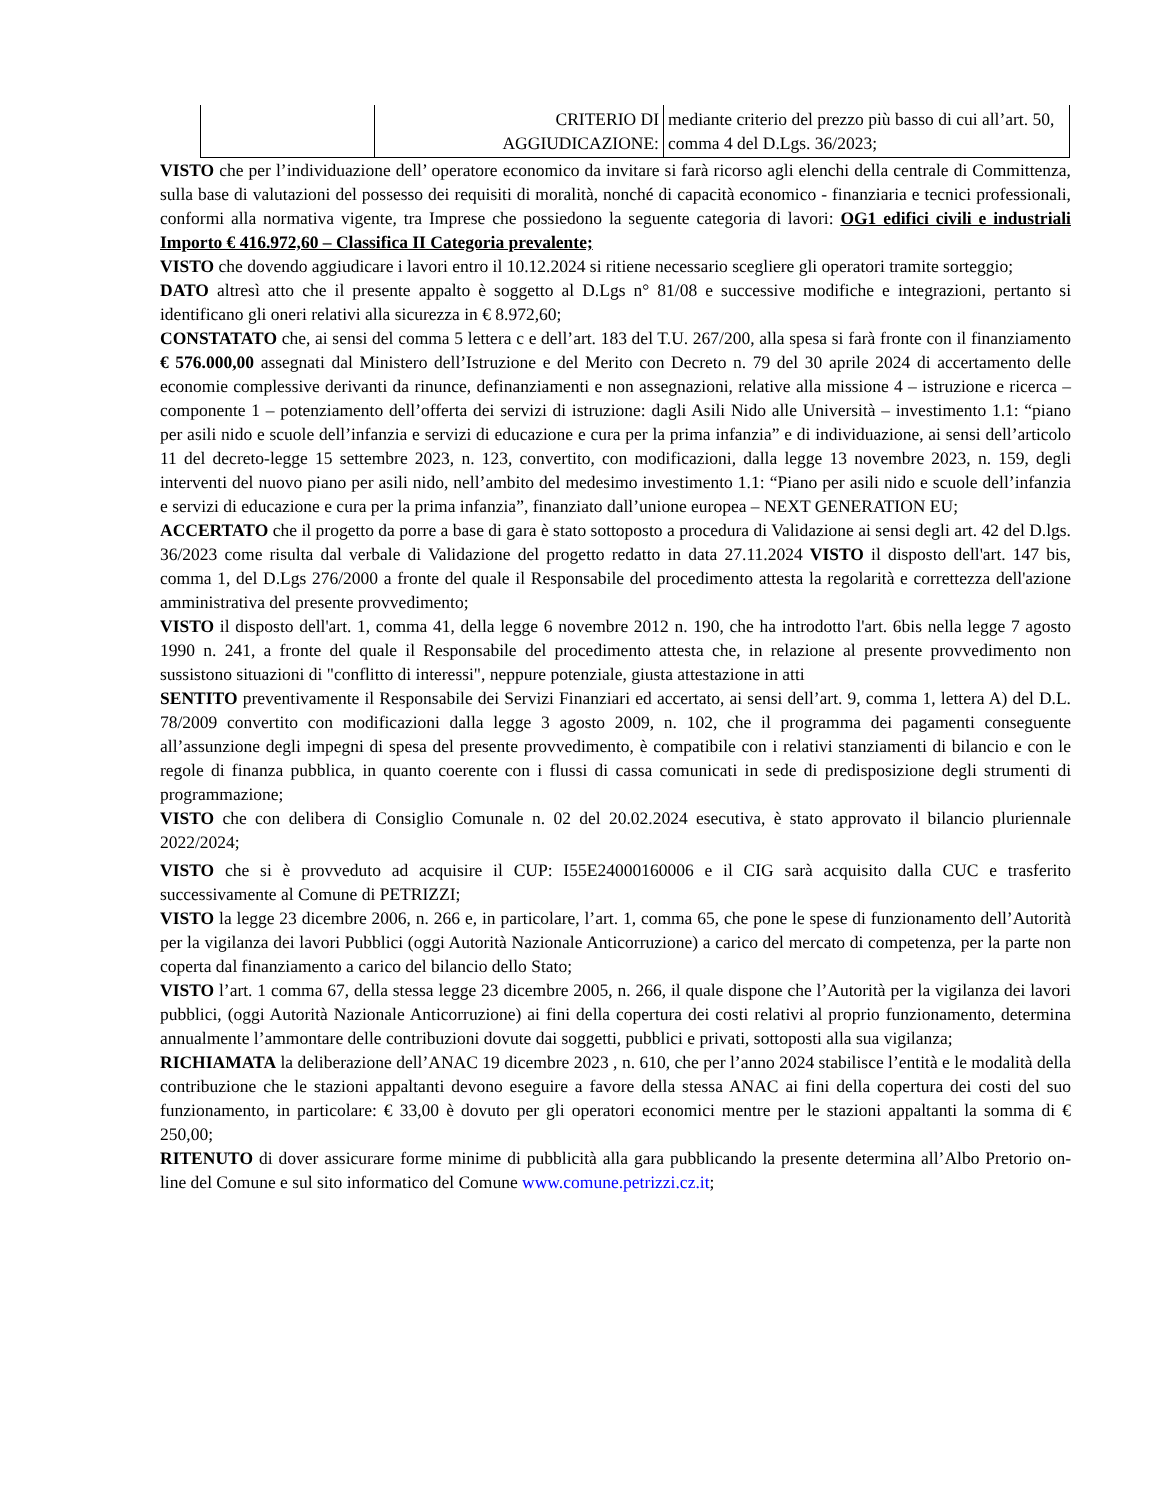| | CRITERIO DI AGGIUDICAZIONE: | mediante criterio del prezzo più basso di cui all’art. 50, comma 4 del D.Lgs. 36/2023; |
VISTO che per l’individuazione dell’ operatore economico da invitare si farà ricorso agli elenchi della centrale di Committenza, sulla base di valutazioni del possesso dei requisiti di moralità, nonché di capacità economico - finanziaria e tecnici professionali, conformi alla normativa vigente, tra Imprese che possiedono la seguente categoria di lavori: OG1 edifici civili e industriali Importo € 416.972,60 – Classifica II Categoria prevalente;
VISTO che dovendo aggiudicare i lavori entro il 10.12.2024 si ritiene necessario scegliere gli operatori tramite sorteggio;
DATO altresì atto che il presente appalto è soggetto al D.Lgs n° 81/08 e successive modifiche e integrazioni, pertanto si identificano gli oneri relativi alla sicurezza in € 8.972,60;
CONSTATATO che, ai sensi del comma 5 lettera c e dell’art. 183 del T.U. 267/200, alla spesa si farà fronte con il finanziamento € 576.000,00 assegnati dal Ministero dell’Istruzione e del Merito con Decreto n. 79 del 30 aprile 2024 di accertamento delle economie complessive derivanti da rinunce, definanziamenti e non assegnazioni, relative alla missione 4 – istruzione e ricerca – componente 1 – potenziamento dell’offerta dei servizi di istruzione: dagli Asili Nido alle Università – investimento 1.1: “piano per asili nido e scuole dell’infanzia e servizi di educazione e cura per la prima infanzia” e di individuazione, ai sensi dell’articolo 11 del decreto-legge 15 settembre 2023, n. 123, convertito, con modificazioni, dalla legge 13 novembre 2023, n. 159, degli interventi del nuovo piano per asili nido, nell’ambito del medesimo investimento 1.1: “Piano per asili nido e scuole dell’infanzia e servizi di educazione e cura per la prima infanzia”, finanziato dall’unione europea – NEXT GENERATION EU;
ACCERTATO che il progetto da porre a base di gara è stato sottoposto a procedura di Validazione ai sensi degli art. 42 del D.lgs. 36/2023 come risulta dal verbale di Validazione del progetto redatto in data 27.11.2024 VISTO il disposto dell'art. 147 bis, comma 1, del D.Lgs 276/2000 a fronte del quale il Responsabile del procedimento attesta la regolarità e correttezza dell'azione amministrativa del presente provvedimento;
VISTO il disposto dell'art. 1, comma 41, della legge 6 novembre 2012 n. 190, che ha introdotto l'art. 6bis nella legge 7 agosto 1990 n. 241, a fronte del quale il Responsabile del procedimento attesta che, in relazione al presente provvedimento non sussistono situazioni di "conflitto di interessi", neppure potenziale, giusta attestazione in atti
SENTITO preventivamente il Responsabile dei Servizi Finanziari ed accertato, ai sensi dell’art. 9, comma 1, lettera A) del D.L. 78/2009 convertito con modificazioni dalla legge 3 agosto 2009, n. 102, che il programma dei pagamenti conseguente all’assunzione degli impegni di spesa del presente provvedimento, è compatibile con i relativi stanziamenti di bilancio e con le regole di finanza pubblica, in quanto coerente con i flussi di cassa comunicati in sede di predisposizione degli strumenti di programmazione;
VISTO che con delibera di Consiglio Comunale n. 02 del 20.02.2024 esecutiva, è stato approvato il bilancio pluriennale 2022/2024;
VISTO che si è provveduto ad acquisire il CUP: I55E24000160006 e il CIG sarà acquisito dalla CUC e trasferito successivamente al Comune di PETRIZZI;
VISTO la legge 23 dicembre 2006, n. 266 e, in particolare, l’art. 1, comma 65, che pone le spese di funzionamento dell’Autorità per la vigilanza dei lavori Pubblici (oggi Autorità Nazionale Anticorruzione) a carico del mercato di competenza, per la parte non coperta dal finanziamento a carico del bilancio dello Stato;
VISTO l’art. 1 comma 67, della stessa legge 23 dicembre 2005, n. 266, il quale dispone che l’Autorità per la vigilanza dei lavori pubblici, (oggi Autorità Nazionale Anticorruzione) ai fini della copertura dei costi relativi al proprio funzionamento, determina annualmente l’ammontare delle contribuzioni dovute dai soggetti, pubblici e privati, sottoposti alla sua vigilanza;
RICHIAMATA la deliberazione dell’ANAC 19 dicembre 2023 , n. 610, che per l’anno 2024 stabilisce l’entità e le modalità della contribuzione che le stazioni appaltanti devono eseguire a favore della stessa ANAC ai fini della copertura dei costi del suo funzionamento, in particolare: € 33,00 è dovuto per gli operatori economici mentre per le stazioni appaltanti la somma di € 250,00;
RITENUTO di dover assicurare forme minime di pubblicità alla gara pubblicando la presente determina all’Albo Pretorio on-line del Comune e sul sito informatico del Comune www.comune.petrizzi.cz.it;